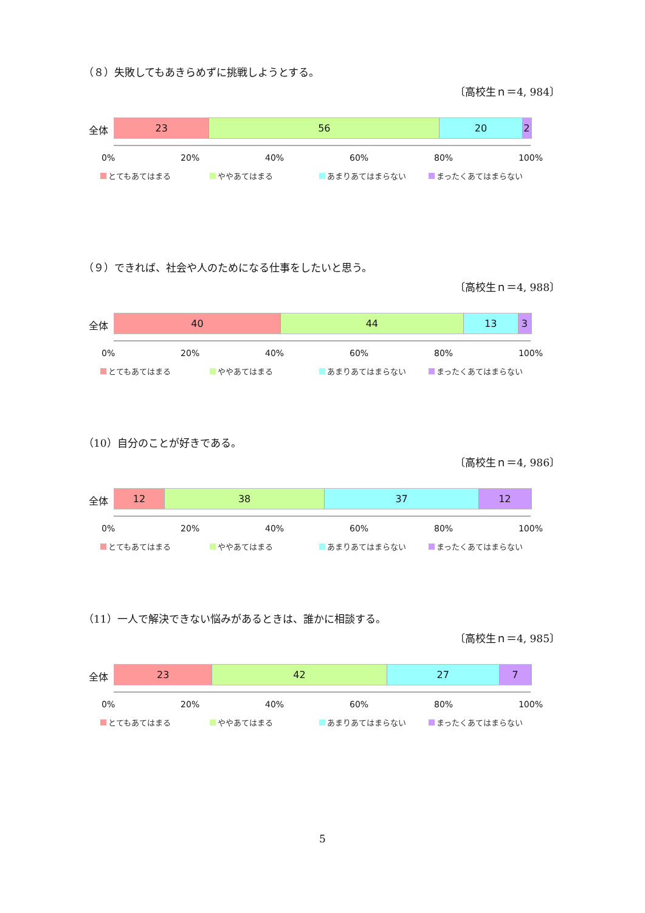（８）失敗してもあきらめずに挑戦しようとする。
〔高校生ｎ＝4, 984〕
全体
23 56 20 2
0% 20% 40% 60% 80% 100%
とてもあてはまる ややあてはまる あまりあてはまらない まったくあてはまらない
（９）できれば、社会や人のためになる仕事をしたいと思う。
〔高校生ｎ＝4, 988〕
全体
40 44 13 3
0% 20% 40% 60% 80% 100%
とてもあてはまる ややあてはまる あまりあてはまらない まったくあてはまらない
（10）自分のことが好きである。
〔高校生ｎ＝4, 986〕
全体
12 38 37 12
0% 20% 40% 60% 80% 100%
とてもあてはまる ややあてはまる あまりあてはまらない まったくあてはまらない
（11）一人で解決できない悩みがあるときは、誰かに相談する。
〔高校生ｎ＝4, 985〕
全体
23 42 27 7
0% 20% 40% 60% 80% 100%
とてもあてはまる ややあてはまる あまりあてはまらない まったくあてはまらない
5